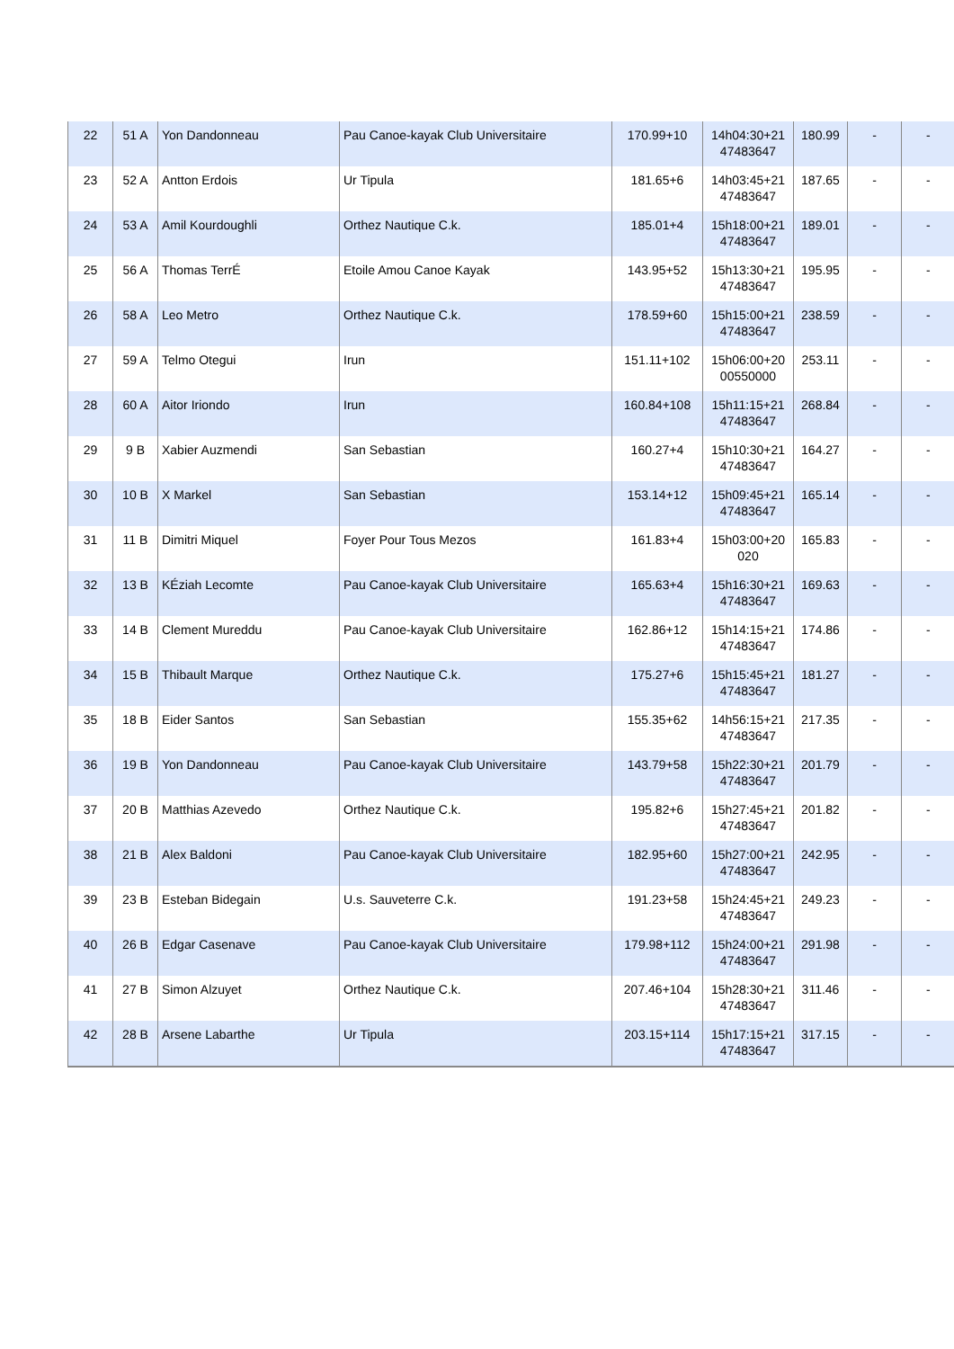| 22 | 51 A | Yon Dandonneau | Pau Canoe-kayak Club Universitaire | 170.99+10 | 14h04:30+21 47483647 | 180.99 | - | - |
| 23 | 52 A | Antton Erdois | Ur Tipula | 181.65+6 | 14h03:45+21 47483647 | 187.65 | - | - |
| 24 | 53 A | Amil Kourdoughli | Orthez Nautique C.k. | 185.01+4 | 15h18:00+21 47483647 | 189.01 | - | - |
| 25 | 56 A | Thomas TerrÉ | Etoile Amou Canoe Kayak | 143.95+52 | 15h13:30+21 47483647 | 195.95 | - | - |
| 26 | 58 A | Leo Metro | Orthez Nautique C.k. | 178.59+60 | 15h15:00+21 47483647 | 238.59 | - | - |
| 27 | 59 A | Telmo Otegui | Irun | 151.11+102 | 15h06:00+20 00550000 | 253.11 | - | - |
| 28 | 60 A | Aitor Iriondo | Irun | 160.84+108 | 15h11:15+21 47483647 | 268.84 | - | - |
| 29 | 9 B | Xabier Auzmendi | San Sebastian | 160.27+4 | 15h10:30+21 47483647 | 164.27 | - | - |
| 30 | 10 B | X Markel | San Sebastian | 153.14+12 | 15h09:45+21 47483647 | 165.14 | - | - |
| 31 | 11 B | Dimitri Miquel | Foyer Pour Tous Mezos | 161.83+4 | 15h03:00+20 020 | 165.83 | - | - |
| 32 | 13 B | KÉziah Lecomte | Pau Canoe-kayak Club Universitaire | 165.63+4 | 15h16:30+21 47483647 | 169.63 | - | - |
| 33 | 14 B | Clement Mureddu | Pau Canoe-kayak Club Universitaire | 162.86+12 | 15h14:15+21 47483647 | 174.86 | - | - |
| 34 | 15 B | Thibault Marque | Orthez Nautique C.k. | 175.27+6 | 15h15:45+21 47483647 | 181.27 | - | - |
| 35 | 18 B | Eider Santos | San Sebastian | 155.35+62 | 14h56:15+21 47483647 | 217.35 | - | - |
| 36 | 19 B | Yon Dandonneau | Pau Canoe-kayak Club Universitaire | 143.79+58 | 15h22:30+21 47483647 | 201.79 | - | - |
| 37 | 20 B | Matthias Azevedo | Orthez Nautique C.k. | 195.82+6 | 15h27:45+21 47483647 | 201.82 | - | - |
| 38 | 21 B | Alex Baldoni | Pau Canoe-kayak Club Universitaire | 182.95+60 | 15h27:00+21 47483647 | 242.95 | - | - |
| 39 | 23 B | Esteban Bidegain | U.s. Sauveterre C.k. | 191.23+58 | 15h24:45+21 47483647 | 249.23 | - | - |
| 40 | 26 B | Edgar Casenave | Pau Canoe-kayak Club Universitaire | 179.98+112 | 15h24:00+21 47483647 | 291.98 | - | - |
| 41 | 27 B | Simon Alzuyet | Orthez Nautique C.k. | 207.46+104 | 15h28:30+21 47483647 | 311.46 | - | - |
| 42 | 28 B | Arsene Labarthe | Ur Tipula | 203.15+114 | 15h17:15+21 47483647 | 317.15 | - | - |